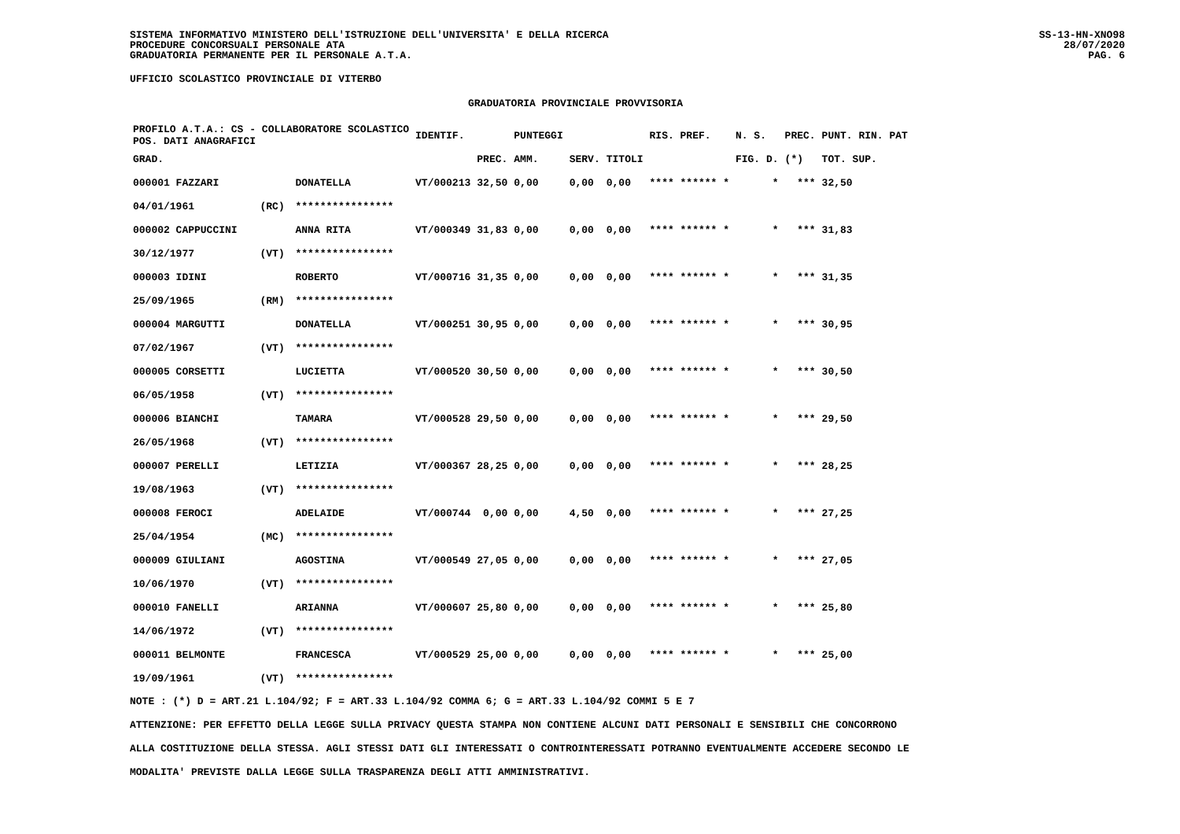SISTEMA INFORMATIVO MINISTERO DELL'ISTRUZIONE DELL'UNIVERSITA' E DELLA RICERCA
PROCEDURE CONCORSUALI PERSONALE ATA
GRADUATORIA PERMANENTE PER IL PERSONALE A.T.A.
SS-13-HN-XNO98
28/07/2020
PAG. 6
UFFICIO SCOLASTICO PROVINCIALE DI VITERBO
GRADUATORIA PROVINCIALE PROVVISORIA
| PROFILO A.T.A.: CS - COLLABORATORE SCOLASTICO POS. DATI ANAGRAFICI | | | IDENTIF. | | PUNTEGGI | | | RIS. PREF. | N. S. | PREC. | PUNT. RIN. PAT |
| --- | --- | --- | --- | --- | --- | --- | --- | --- | --- | --- | --- |
| GRAD. | | | | PREC. | AMM. | SERV. | TITOLI | | FIG. D. | (*) | TOT. SUP. |
| 000001 FAZZARI | | DONATELLA | VT/000213 | 32,50 | 0,00 | 0,00 | 0,00 | **** ****** * | * | *** | 32,50 |
| 04/01/1961 | (RC) | **************** | | | | | | | | | |
| 000002 CAPPUCCINI | | ANNA RITA | VT/000349 | 31,83 | 0,00 | 0,00 | 0,00 | **** ****** * | * | *** | 31,83 |
| 30/12/1977 | (VT) | **************** | | | | | | | | | |
| 000003 IDINI | | ROBERTO | VT/000716 | 31,35 | 0,00 | 0,00 | 0,00 | **** ****** * | * | *** | 31,35 |
| 25/09/1965 | (RM) | **************** | | | | | | | | | |
| 000004 MARGUTTI | | DONATELLA | VT/000251 | 30,95 | 0,00 | 0,00 | 0,00 | **** ****** * | * | *** | 30,95 |
| 07/02/1967 | (VT) | **************** | | | | | | | | | |
| 000005 CORSETTI | | LUCIETTA | VT/000520 | 30,50 | 0,00 | 0,00 | 0,00 | **** ****** * | * | *** | 30,50 |
| 06/05/1958 | (VT) | **************** | | | | | | | | | |
| 000006 BIANCHI | | TAMARA | VT/000528 | 29,50 | 0,00 | 0,00 | 0,00 | **** ****** * | * | *** | 29,50 |
| 26/05/1968 | (VT) | **************** | | | | | | | | | |
| 000007 PERELLI | | LETIZIA | VT/000367 | 28,25 | 0,00 | 0,00 | 0,00 | **** ****** * | * | *** | 28,25 |
| 19/08/1963 | (VT) | **************** | | | | | | | | | |
| 000008 FEROCI | | ADELAIDE | VT/000744 | 0,00 | 0,00 | 4,50 | 0,00 | **** ****** * | * | *** | 27,25 |
| 25/04/1954 | (MC) | **************** | | | | | | | | | |
| 000009 GIULIANI | | AGOSTINA | VT/000549 | 27,05 | 0,00 | 0,00 | 0,00 | **** ****** * | * | *** | 27,05 |
| 10/06/1970 | (VT) | **************** | | | | | | | | | |
| 000010 FANELLI | | ARIANNA | VT/000607 | 25,80 | 0,00 | 0,00 | 0,00 | **** ****** * | * | *** | 25,80 |
| 14/06/1972 | (VT) | **************** | | | | | | | | | |
| 000011 BELMONTE | | FRANCESCA | VT/000529 | 25,00 | 0,00 | 0,00 | 0,00 | **** ****** * | * | *** | 25,00 |
| 19/09/1961 | (VT) | **************** | | | | | | | | | |
NOTE : (*) D = ART.21 L.104/92; F = ART.33 L.104/92 COMMA 6; G = ART.33 L.104/92 COMMI 5 E 7
ATTENZIONE: PER EFFETTO DELLA LEGGE SULLA PRIVACY QUESTA STAMPA NON CONTIENE ALCUNI DATI PERSONALI E SENSIBILI CHE CONCORRONO
ALLA COSTITUZIONE DELLA STESSA. AGLI STESSI DATI GLI INTERESSATI O CONTROINTERESSATI POTRANNO EVENTUALMENTE ACCEDERE SECONDO LE
MODALITA' PREVISTE DALLA LEGGE SULLA TRASPARENZA DEGLI ATTI AMMINISTRATIVI.